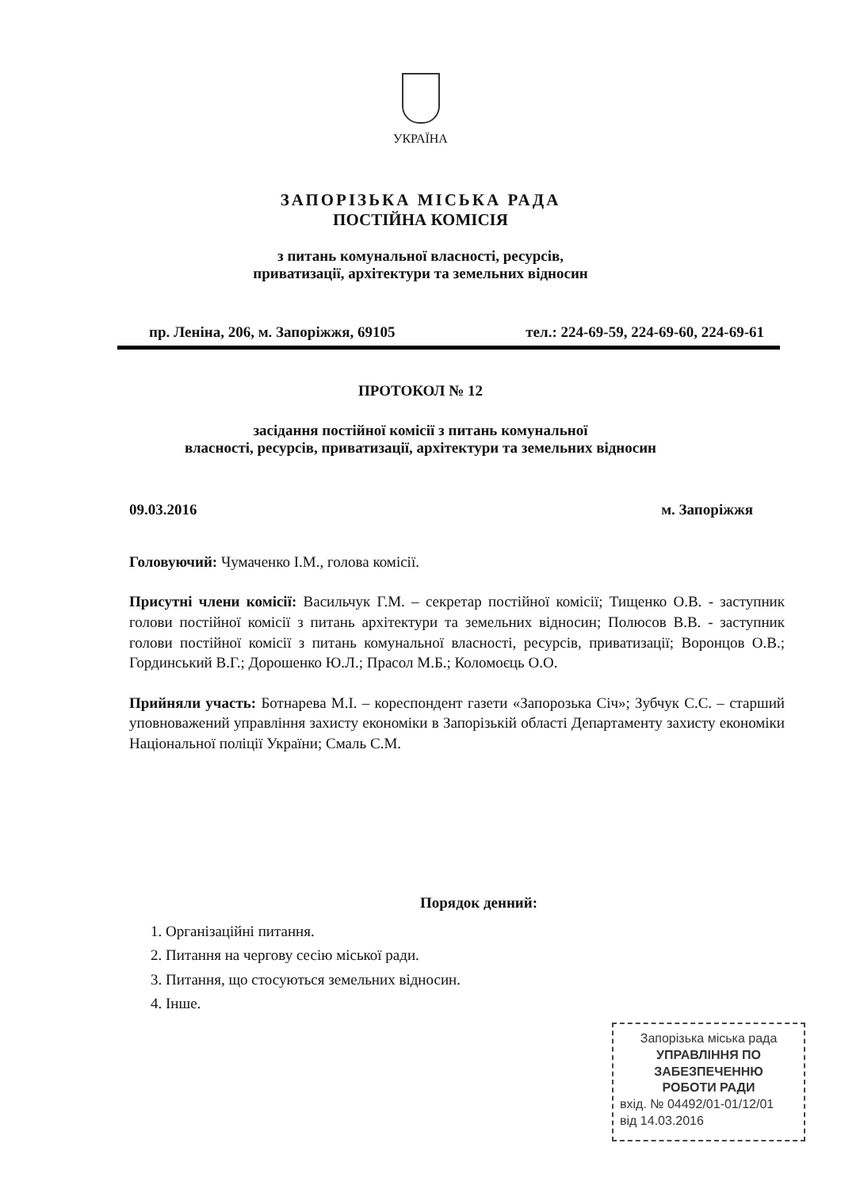УКРАЇНА
ЗАПОРІЗЬКА МІСЬКА РАДА
ПОСТІЙНА КОМІСІЯ
з питань комунальної власності, ресурсів,
приватизації, архітектури та земельних відносин
пр. Леніна, 206, м. Запоріжжя, 69105 тел.: 224-69-59, 224-69-60, 224-69-61
ПРОТОКОЛ № 12
засідання постійної комісії з питань комунальної
власності, ресурсів, приватизації, архітектури та земельних відносин
09.03.2016 м. Запоріжжя
Головуючий: Чумаченко І.М., голова комісії.
Присутні члени комісії: Васильчук Г.М. – секретар постійної комісії; Тищенко О.В. - заступник голови постійної комісії з питань архітектури та земельних відносин; Полюсов В.В. - заступник голови постійної комісії з питань комунальної власності, ресурсів, приватизації; Воронцов О.В.; Гординський В.Г.; Дорошенко Ю.Л.; Прасол М.Б.; Коломоєць О.О.
Прийняли участь: Ботнарева М.І. – кореспондент газети «Запорозька Січ»; Зубчук С.С. – старший уповноважений управління захисту економіки в Запорізькій області Департаменту захисту економіки Національної поліції України; Смаль С.М.
Порядок денний:
1. Організаційні питання.
2. Питання на чергову сесію міської ради.
3. Питання, що стосуються земельних відносин.
4. Інше.
Запорізька міська рада
УПРАВЛІННЯ ПО
ЗАБЕЗПЕЧЕННЮ
РОБОТИ РАДИ
вхід. № 04492/01-01/12/01
від 14.03.2016